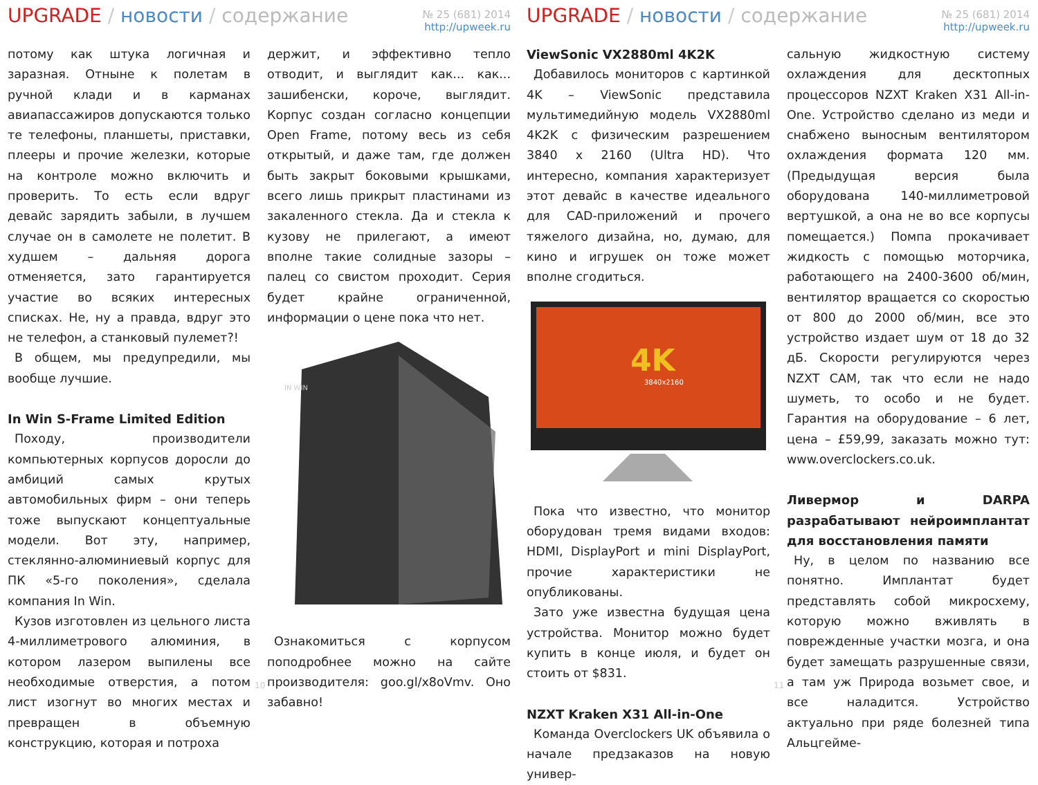UPGRADE / новости / содержание
№ 25 (681) 2014
http://upweek.ru
потому как штука логичная и заразная. Отныне к полетам в ручной клади и в карманах авиапассажиров допускаются только те телефоны, планшеты, приставки, плееры и прочие железки, которые на контроле можно включить и проверить. То есть если вдруг девайс зарядить забыли, в лучшем случае он в самолете не полетит. В худшем – дальняя дорога отменяется, зато гарантируется участие во всяких интересных списках. Не, ну а правда, вдруг это не телефон, а станковый пулемет?!
В общем, мы предупредили, мы вообще лучшие.
In Win S-Frame Limited Edition
Походу, производители компьютерных корпусов доросли до амбиций самых крутых автомобильных фирм – они теперь тоже выпускают концептуальные модели. Вот эту, например, стеклянно-алюминиевый корпус для ПК «5-го поколения», сделала компания In Win.
Кузов изготовлен из цельного листа 4-миллиметрового алюминия, в котором лазером выпилены все необходимые отверстия, а потом лист изогнут во многих местах и превращен в объемную конструкцию, которая и потроха
держит, и эффективно тепло отводит, и выглядит как... как... зашибенски, короче, выглядит. Корпус создан согласно концепции Open Frame, потому весь из себя открытый, и даже там, где должен быть закрыт боковыми крышками, всего лишь прикрыт пластинами из закаленного стекла. Да и стекла к кузову не прилегают, а имеют вполне такие солидные зазоры – палец со свистом проходит. Серия будет крайне ограниченной, информации о цене пока что нет.
IN WIN
Ознакомиться с корпусом поподробнее можно на сайте производителя: goo.gl/x8oVmv. Оно забавно!
10
UPGRADE / новости / содержание
№ 25 (681) 2014
http://upweek.ru
ViewSonic VX2880ml 4K2K
Добавилось мониторов с картинкой 4K – ViewSonic представила мультимедийную модель VX2880ml 4K2K с физическим разрешением 3840 x 2160 (Ultra HD). Что интересно, компания характеризует этот девайс в качестве идеального для CAD-приложений и прочего тяжелого дизайна, но, думаю, для кино и игрушек он тоже может вполне сгодиться.
4K
3840x2160
Пока что известно, что монитор оборудован тремя видами входов: HDMI, DisplayPort и mini DisplayPort, прочие характеристики не опубликованы.
Зато уже известна будущая цена устройства. Монитор можно будет купить в конце июля, и будет он стоить от $831.
NZXT Kraken X31 All-in-One
Команда Overclockers UK объявила о начале предзаказов на новую универ-
сальную жидкостную систему охлаждения для десктопных процессоров NZXT Kraken X31 All-in-One. Устройство сделано из меди и снабжено выносным вентилятором охлаждения формата 120 мм. (Предыдущая версия была оборудована 140-миллиметровой вертушкой, а она не во все корпусы помещается.) Помпа прокачивает жидкость с помощью моторчика, работающего на 2400-3600 об/мин, вентилятор вращается со скоростью от 800 до 2000 об/мин, все это устройство издает шум от 18 до 32 дБ. Скорости регулируются через NZXT CAM, так что если не надо шуметь, то особо и не будет. Гарантия на оборудование – 6 лет, цена – £59,99, заказать можно тут: www.overclockers.co.uk.
Ливермор и DARPA разрабатывают нейроимплантат для восстановления памяти
Ну, в целом по названию все понятно. Имплантат будет представлять собой микросхему, которую можно вживлять в поврежденные участки мозга, и она будет замещать разрушенные связи, а там уж Природа возьмет свое, и все наладится. Устройство актуально при ряде болезней типа Альцгейме-
11